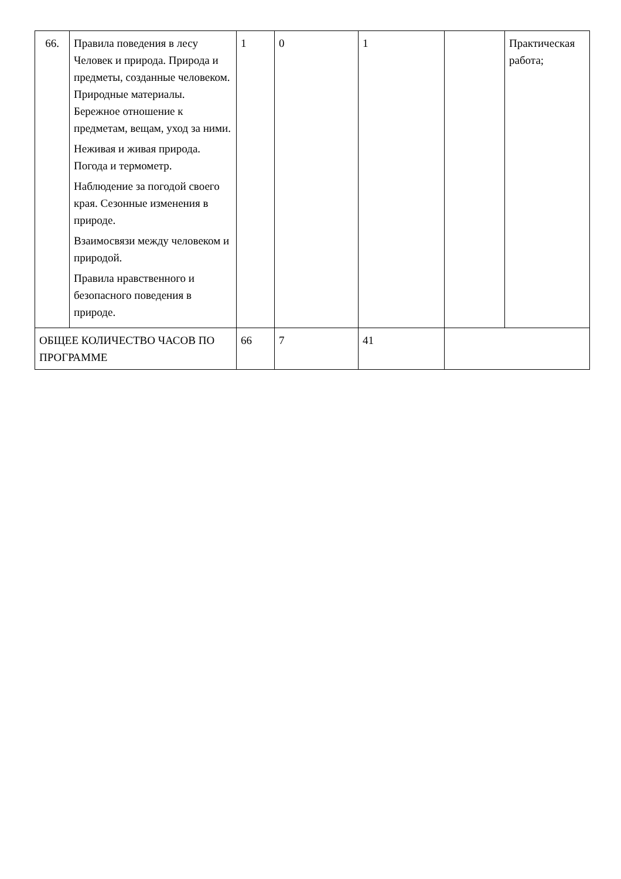| 66. | Правила поведения в лесу Человек и природа. Природа и предметы, созданные человеком. Природные материалы. Бережное отношение к предметам, вещам, уход за ними. Неживая и живая природа. Погода и термометр. Наблюдение за погодой своего края. Сезонные изменения в природе. Взаимосвязи между человеком и природой. Правила нравственного и безопасного поведения в природе. | 1 | 0 | 1 | | Практическая работа; |
| ОБЩЕЕ КОЛИЧЕСТВО ЧАСОВ ПО ПРОГРАММЕ | | 66 | 7 | 41 | | |